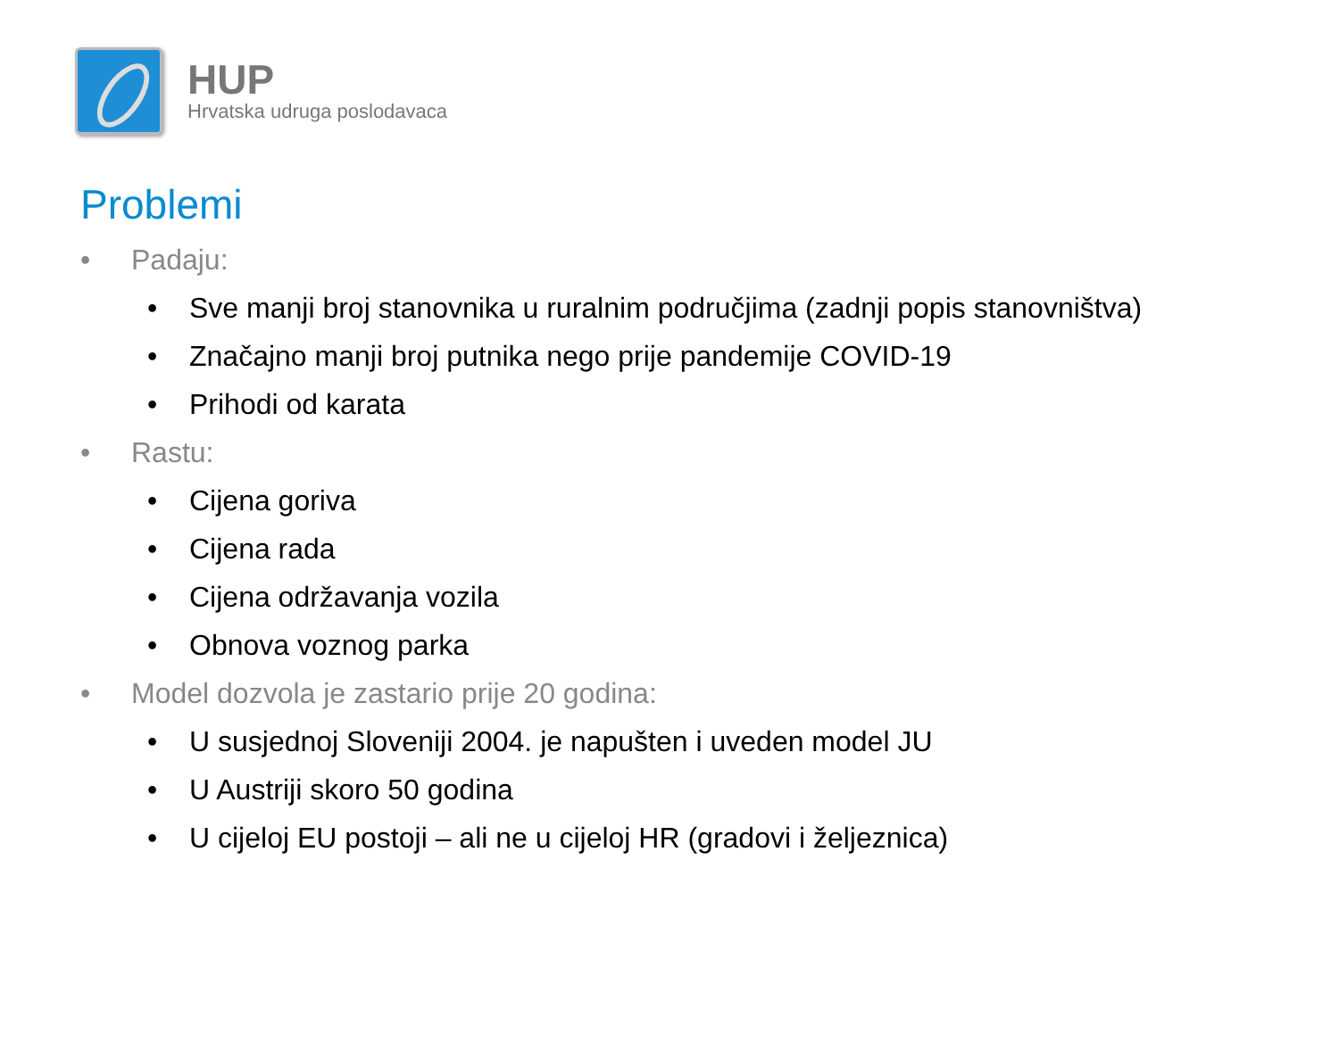HUP
Hrvatska udruga poslodavaca
Problemi
• Padaju:
• Sve manji broj stanovnika u ruralnim područjima (zadnji popis stanovništva)
• Značajno manji broj putnika nego prije pandemije COVID-19
• Prihodi od karata
• Rastu:
• Cijena goriva
• Cijena rada
• Cijena održavanja vozila
• Obnova voznog parka
• Model dozvola je zastario prije 20 godina:
• U susjednoj Sloveniji 2004. je napušten i uveden model JU
• U Austriji skoro 50 godina
• U cijeloj EU postoji – ali ne u cijeloj HR (gradovi i željeznica)